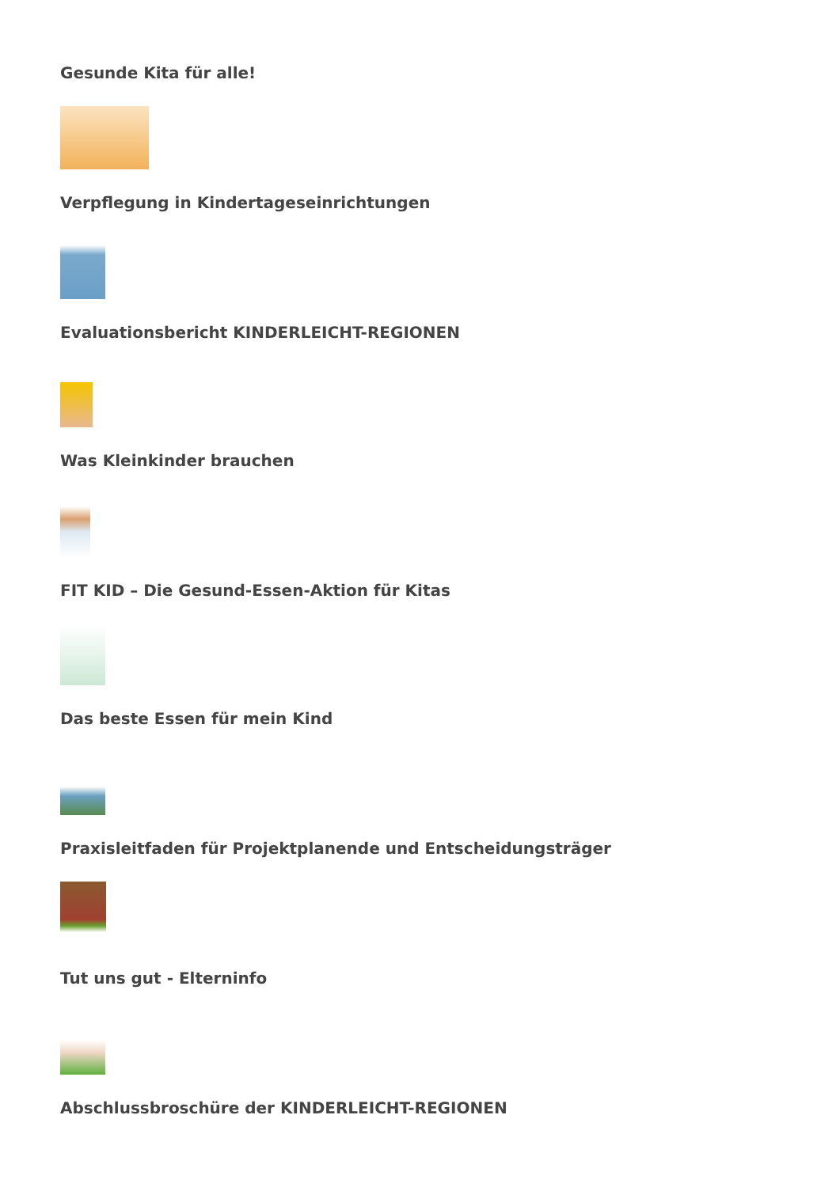Gesunde Kita für alle!
Verpflegung in Kindertageseinrichtungen
Evaluationsbericht KINDERLEICHT-REGIONEN
Was Kleinkinder brauchen
FIT KID – Die Gesund-Essen-Aktion für Kitas
Das beste Essen für mein Kind
Praxisleitfaden für Projektplanende und Entscheidungsträger
Tut uns gut - Elterninfo
Abschlussbroschüre der KINDERLEICHT-REGIONEN